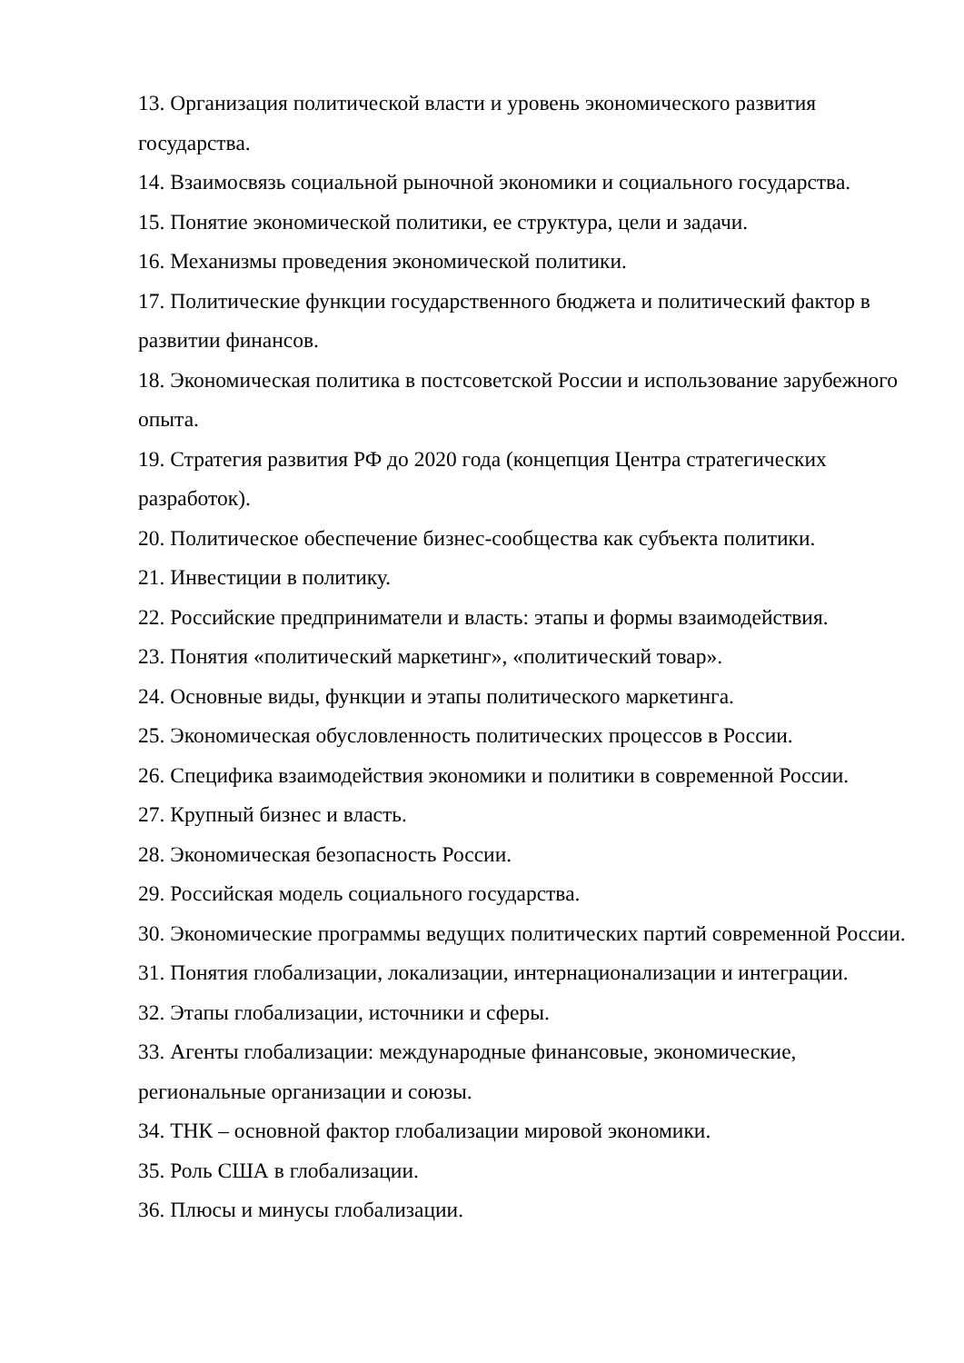13. Организация политической власти и уровень экономического развития государства.
14. Взаимосвязь социальной рыночной экономики и социального государства.
15. Понятие экономической политики, ее структура, цели и задачи.
16. Механизмы проведения экономической политики.
17. Политические функции государственного бюджета и политический фактор в развитии финансов.
18. Экономическая политика в постсоветской России и использование зарубежного опыта.
19. Стратегия развития РФ до 2020 года (концепция Центра стратегических разработок).
20. Политическое обеспечение бизнес-сообщества как субъекта политики.
21. Инвестиции в политику.
22. Российские предприниматели и власть: этапы и формы взаимодействия.
23. Понятия «политический маркетинг», «политический товар».
24. Основные виды, функции и этапы политического маркетинга.
25. Экономическая обусловленность политических процессов в России.
26. Специфика взаимодействия экономики и политики в современной России.
27. Крупный бизнес и власть.
28. Экономическая безопасность России.
29. Российская модель социального государства.
30. Экономические программы ведущих политических партий современной России.
31. Понятия глобализации, локализации, интернационализации и интеграции.
32. Этапы глобализации, источники и сферы.
33. Агенты глобализации: международные финансовые, экономические, региональные организации и союзы.
34. ТНК – основной фактор глобализации мировой экономики.
35. Роль США в глобализации.
36. Плюсы и минусы глобализации.